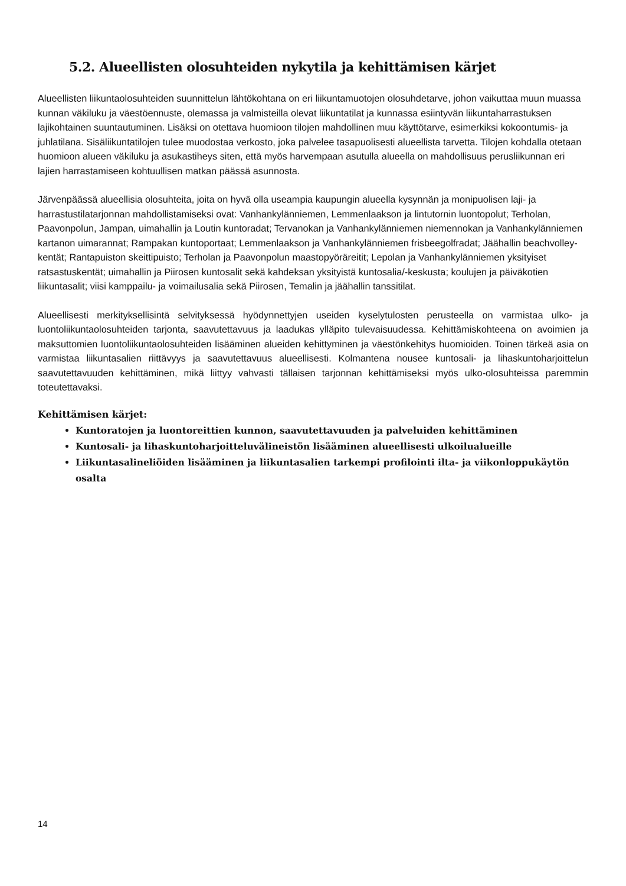5.2. Alueellisten olosuhteiden nykytila ja kehittämisen kärjet
Alueellisten liikuntaolosuhteiden suunnittelun lähtökohtana on eri liikuntamuotojen olosuhdetarve, johon vaikuttaa muun muassa kunnan väkiluku ja väestöennuste, olemassa ja valmisteilla olevat liikuntatilat ja kunnassa esiintyvän liikuntaharrastuksen lajikohtainen suuntautuminen. Lisäksi on otettava huomioon tilojen mahdollinen muu käyttötarve, esimerkiksi kokoontumis- ja juhlatilana. Sisäliikuntatilojen tulee muodostaa verkosto, joka palvelee tasapuolisesti alueellista tarvetta. Tilojen kohdalla otetaan huomioon alueen väkiluku ja asukastiheys siten, että myös harvempaan asutulla alueella on mahdollisuus perusliikunnan eri lajien harrastamiseen kohtuullisen matkan päässä asunnosta.
Järvenpäässä alueellisia olosuhteita, joita on hyvä olla useampia kaupungin alueella kysynnän ja monipuolisen laji- ja harrastustilatarjonnan mahdollistamiseksi ovat: Vanhankylänniemen, Lemmenlaakson ja lintutornin luontopolut; Terholan, Paavonpolun, Jampan, uimahallin ja Loutin kuntoradat; Tervanokan ja Vanhankylänniemen niemennokan ja Vanhankylänniemen kartanon uimarannat; Rampakan kuntoportaat; Lemmenlaakson ja Vanhankylänniemen frisbeegolfradat; Jäähallin beachvolley-kentät; Rantapuiston skeittipuisto; Terholan ja Paavonpolun maastopyöräreitit; Lepolan ja Vanhankylänniemen yksityiset ratsastuskentät; uimahallin ja Piirosen kuntosalit sekä kahdeksan yksityistä kuntosalia/-keskusta; koulujen ja päiväkotien liikuntasalit; viisi kamppailu- ja voimailusalia sekä Piirosen, Temalin ja jäähallin tanssitilat.
Alueellisesti merkityksellisintä selvityksessä hyödynnettyjen useiden kyselytulosten perusteella on varmistaa ulko- ja luontoliikuntaolosuhteiden tarjonta, saavutettavuus ja laadukas ylläpito tulevaisuudessa. Kehittämiskohteena on avoimien ja maksuttomien luontoliikuntaolosuhteiden lisääminen alueiden kehittyminen ja väestönkehitys huomioiden. Toinen tärkeä asia on varmistaa liikuntasalien riittävyys ja saavutettavuus alueellisesti. Kolmantena nousee kuntosali- ja lihaskuntoharjoittelun saavutettavuuden kehittäminen, mikä liittyy vahvasti tällaisen tarjonnan kehittämiseksi myös ulko-olosuhteissa paremmin toteutettavaksi.
Kehittämisen kärjet:
Kuntoratojen ja luontoreittien kunnon, saavutettavuuden ja palveluiden kehittäminen
Kuntosali- ja lihaskuntoharjoitteluvälineistön lisääminen alueellisesti ulkoilualueille
Liikuntasalineliöiden lisääminen ja liikuntasalien tarkempi profilointi ilta- ja viikonloppukäytön osalta
14